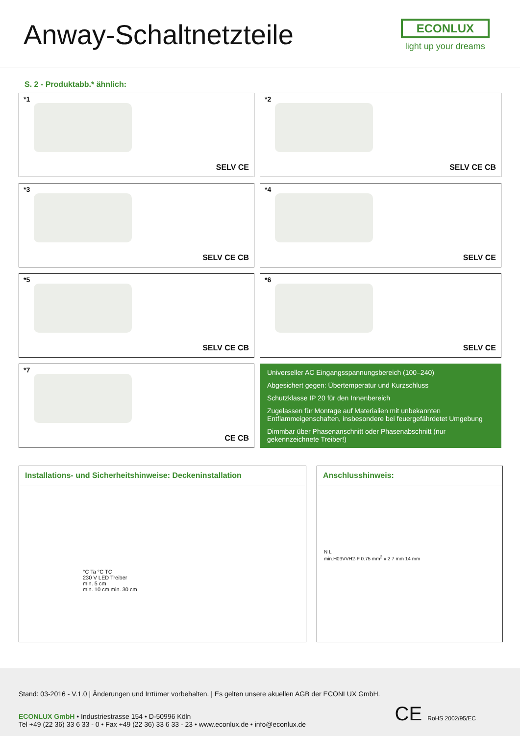Anway-Schaltnetzteile
ECONLUX
light up your dreams
S. 2 - Produktabb.* ähnlich:
*1
SELV CE
*2
SELV CE CB
*3
SELV CE CB
*4
SELV CE
*5
SELV CE CB
*6
SELV CE
*7
CE CB
Universeller AC Eingangsspannungsbereich (100–240)
Abgesichert gegen: Übertemperatur und Kurzschluss
Schutzklasse IP 20 für den Innenbereich
Zugelassen für Montage auf Materialien mit unbekannten Entflammeigenschaften, insbesondere bei feuergefährdetet Umgebung
Dimmbar über Phasenanschnitt oder Phasenabschnitt (nur gekennzeichnete Treiber!)
Installations- und Sicherheitshinweise: Deckeninstallation
°C Ta °C TC
230 V LED Treiber
min. 5 cm
min. 10 cm min. 30 cm
Anschlusshinweis:
N L
min.H03VVH2-F 0.75 mm<sup>2</sup> x 2 7 mm 14 mm
Stand: 03-2016 - V.1.0 | Änderungen und Irrtümer vorbehalten. | Es gelten unsere akuellen AGB der ECONLUX GmbH.
ECONLUX GmbH • Industriestrasse 154 • D-50996 Köln
Tel +49 (22 36) 33 6 33 - 0 • Fax +49 (22 36) 33 6 33 - 23 • www.econlux.de • info@econlux.de
CE RoHS 2002/95/EC